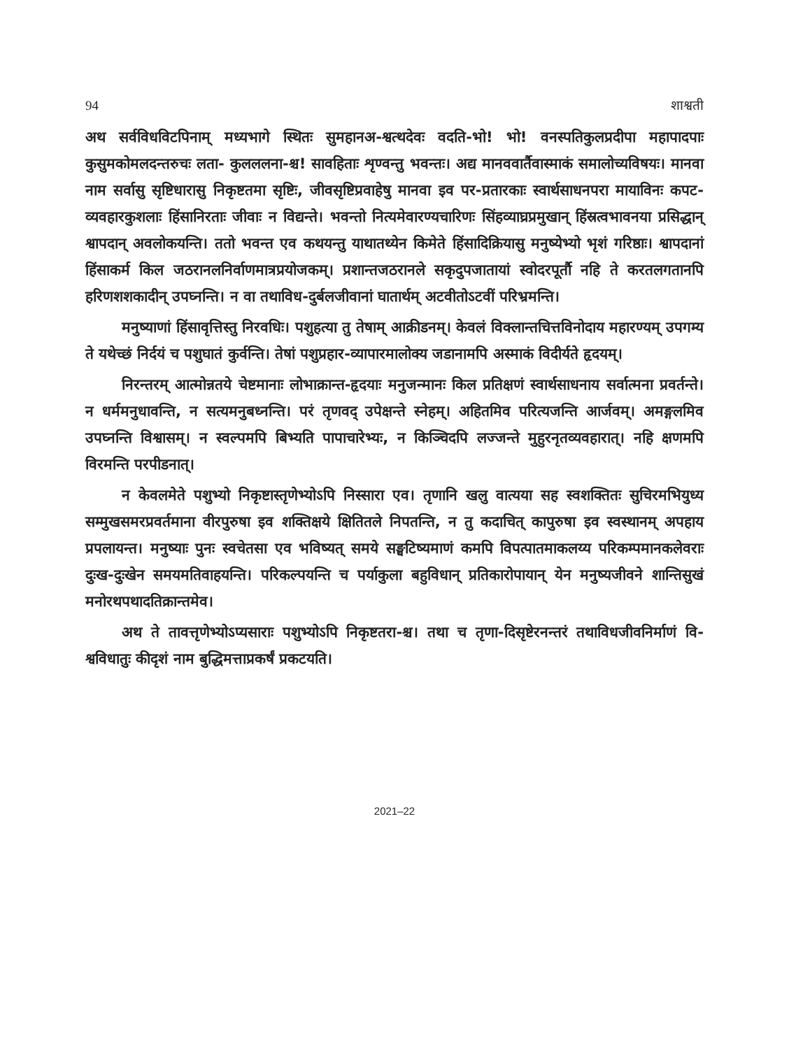94 शाश्वती
अथ सर्वविधविटपिनाम् मध्यभागे स्थितः सुमहानअ-श्वत्थदेवः वदति-भो! भो! वनस्पतिकुलप्रदीपा महापादपाः कुसुमकोमलदन्तरुचः लता- कुलललना-श्च! सावहिताः शृण्वन्तु भवन्तः। अद्य मानववार्तैवास्माकं समालोच्यविषयः। मानवा नाम सर्वासु सृष्टिधारासु निकृष्टतमा सृष्टिः, जीवसृष्टिप्रवाहेषु मानवा इव पर-प्रतारकाः स्वार्थसाधनपरा मायाविनः कपट-व्यवहारकुशलाः हिंसानिरताः जीवाः न विद्यन्ते। भवन्तो नित्यमेवारण्यचारिणः सिंहव्याघ्रप्रमुखान् हिंस्रत्वभावनया प्रसिद्धान् श्वापदान् अवलोकयन्ति। ततो भवन्त एव कथयन्तु याथातथ्येन किमेते हिंसादिक्रियासु मनुष्येभ्यो भृशं गरिष्ठाः। श्वापदानां हिंसाकर्म किल जठरानलनिर्वाणमात्रप्रयोजकम्। प्रशान्तजठरानले सकृदुपजातायां स्वोदरपूर्तौ नहि ते करतलगतानपि हरिणशशकादीन् उपघ्नन्ति। न वा तथाविध-दुर्बलजीवानां घातार्थम् अटवीतोऽटवीं परिभ्रमन्ति।
मनुष्याणां हिंसावृत्तिस्तु निरवधिः। पशुहत्या तु तेषाम् आक्रीडनम्। केवलं विक्लान्तचित्तविनोदाय महारण्यम् उपगम्य ते यथेच्छं निर्दयं च पशुघातं कुर्वन्ति। तेषां पशुप्रहार-व्यापारमालोक्य जडानामपि अस्माकं विदीर्यते हृदयम्।
निरन्तरम् आत्मोन्नतये चेष्टमानाः लोभाक्रान्त-हृदयाः मनुजन्मानः किल प्रतिक्षणं स्वार्थसाधनाय सर्वात्मना प्रवर्तन्ते। न धर्ममनुधावन्ति, न सत्यमनुबध्नन्ति। परं तृणवद् उपेक्षन्ते स्नेहम्। अहितमिव परित्यजन्ति आर्जवम्। अमङ्गलमिव उपघ्नन्ति विश्वासम्। न स्वल्पमपि बिभ्यति पापाचारेभ्यः, न किञ्चिदपि लज्जन्ते मुहुरनृतव्यवहारात्। नहि क्षणमपि विरमन्ति परपीडनात्।
न केवलमेते पशुभ्यो निकृष्टास्तृणेभ्योऽपि निस्सारा एव। तृणानि खलु वात्यया सह स्वशक्तितः सुचिरमभियुध्य सम्मुखसमरप्रवर्तमाना वीरपुरुषा इव शक्तिक्षये क्षितितले निपतन्ति, न तु कदाचित् कापुरुषा इव स्वस्थानम् अपहाय प्रपलायन्त। मनुष्याः पुनः स्वचेतसा एव भविष्यत् समये सङ्घटिष्यमाणं कमपि विपत्पातमाकलय्य परिकम्पमानकलेवराः दुःख-दुःखेन समयमतिवाहयन्ति। परिकल्पयन्ति च पर्याकुला बहुविधान् प्रतिकारोपायान् येन मनुष्यजीवने शान्तिसुखं मनोरथपथादतिक्रान्तमेव।
अथ ते तावत्तृणेभ्योऽप्यसाराः पशुभ्योऽपि निकृष्टतरा-श्च। तथा च तृणा-दिसृष्टेरनन्तरं तथाविधजीवनिर्माणं वि-श्वविधातुः कीदृशं नाम बुद्धिमत्ताप्रकर्षं प्रकटयति।
2021–22